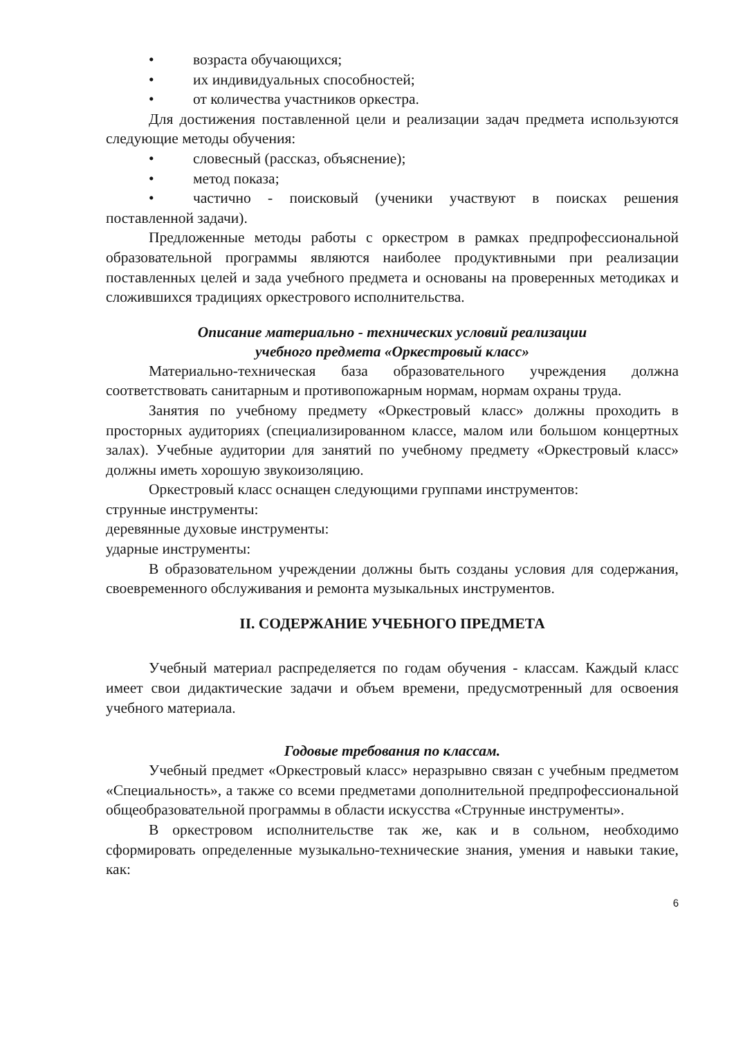• возраста обучающихся;
• их индивидуальных способностей;
• от количества участников оркестра.
Для достижения поставленной цели и реализации задач предмета используются следующие методы обучения:
• словесный (рассказ, объяснение);
• метод показа;
• частично - поисковый (ученики участвуют в поисках решения поставленной задачи).
Предложенные методы работы с оркестром в рамках предпрофессиональной образовательной программы являются наиболее продуктивными при реализации поставленных целей и зада учебного предмета и основаны на проверенных методиках и сложившихся традициях оркестрового исполнительства.
Описание материально - технических условий реализации
учебного предмета «Оркестровый класс»
Материально-техническая база образовательного учреждения должна соответствовать санитарным и противопожарным нормам, нормам охраны труда.
Занятия по учебному предмету «Оркестровый класс» должны проходить в просторных аудиториях (специализированном классе, малом или большом концертных залах). Учебные аудитории для занятий по учебному предмету «Оркестровый класс» должны иметь хорошую звукоизоляцию.
Оркестровый класс оснащен следующими группами инструментов:
струнные инструменты:
деревянные духовые инструменты:
ударные инструменты:
В образовательном учреждении должны быть созданы условия для содержания, своевременного обслуживания и ремонта музыкальных инструментов.
II. СОДЕРЖАНИЕ УЧЕБНОГО ПРЕДМЕТА
Учебный материал распределяется по годам обучения - классам. Каждый класс имеет свои дидактические задачи и объем времени, предусмотренный для освоения учебного материала.
Годовые требования по классам.
Учебный предмет «Оркестровый класс» неразрывно связан с учебным предметом «Специальность», а также со всеми предметами дополнительной предпрофессиональной общеобразовательной программы в области искусства «Струнные инструменты».
В оркестровом исполнительстве так же, как и в сольном, необходимо сформировать определенные музыкально-технические знания, умения и навыки такие, как:
6